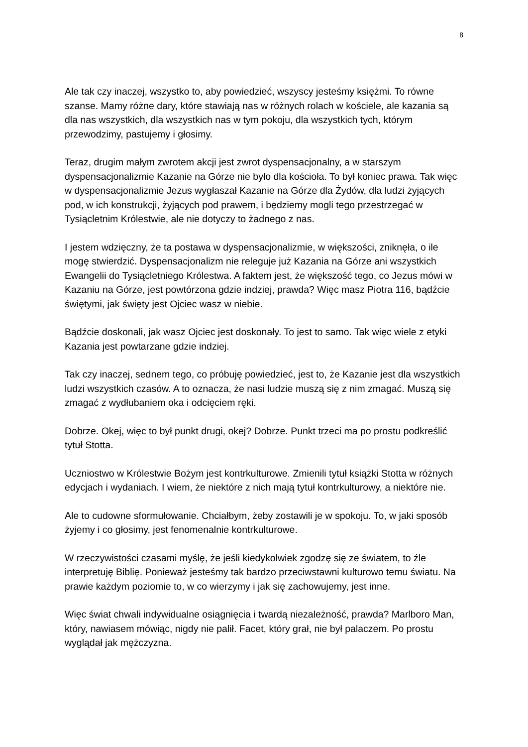8
Ale tak czy inaczej, wszystko to, aby powiedzieć, wszyscy jesteśmy księżmi. To równe szanse. Mamy różne dary, które stawiają nas w różnych rolach w kościele, ale kazania są dla nas wszystkich, dla wszystkich nas w tym pokoju, dla wszystkich tych, którym przewodzimy, pastujemy i głosimy.
Teraz, drugim małym zwrotem akcji jest zwrot dyspensacjonalny, a w starszym dyspensacjonalizmie Kazanie na Górze nie było dla kościoła. To był koniec prawa. Tak więc w dyspensacjonalizmie Jezus wygłaszał Kazanie na Górze dla Żydów, dla ludzi żyjących pod, w ich konstrukcji, żyjących pod prawem, i będziemy mogli tego przestrzegać w Tysiącletnim Królestwie, ale nie dotyczy to żadnego z nas.
I jestem wdzięczny, że ta postawa w dyspensacjonalizmie, w większości, zniknęła, o ile mogę stwierdzić. Dyspensacjonalizm nie releguje już Kazania na Górze ani wszystkich Ewangelii do Tysiącletniego Królestwa. A faktem jest, że większość tego, co Jezus mówi w Kazaniu na Górze, jest powtórzona gdzie indziej, prawda? Więc masz Piotra 116, bądźcie świętymi, jak święty jest Ojciec wasz w niebie.
Bądźcie doskonali, jak wasz Ojciec jest doskonały. To jest to samo. Tak więc wiele z etyki Kazania jest powtarzane gdzie indziej.
Tak czy inaczej, sednem tego, co próbuję powiedzieć, jest to, że Kazanie jest dla wszystkich ludzi wszystkich czasów. A to oznacza, że nasi ludzie muszą się z nim zmagać. Muszą się zmagać z wydłubaniem oka i odcięciem ręki.
Dobrze. Okej, więc to był punkt drugi, okej? Dobrze. Punkt trzeci ma po prostu podkreślić tytuł Stotta.
Uczniostwo w Królestwie Bożym jest kontrkulturowe. Zmienili tytuł książki Stotta w różnych edycjach i wydaniach. I wiem, że niektóre z nich mają tytuł kontrkulturowy, a niektóre nie.
Ale to cudowne sformułowanie. Chciałbym, żeby zostawili je w spokoju. To, w jaki sposób żyjemy i co głosimy, jest fenomenalnie kontrkulturowe.
W rzeczywistości czasami myślę, że jeśli kiedykolwiek zgodzę się ze światem, to źle interpretuję Biblię. Ponieważ jesteśmy tak bardzo przeciwstawni kulturowo temu światu. Na prawie każdym poziomie to, w co wierzymy i jak się zachowujemy, jest inne.
Więc świat chwali indywidualne osiągnięcia i twardą niezależność, prawda? Marlboro Man, który, nawiasem mówiąc, nigdy nie palił. Facet, który grał, nie był palaczem. Po prostu wyglądał jak mężczyzna.